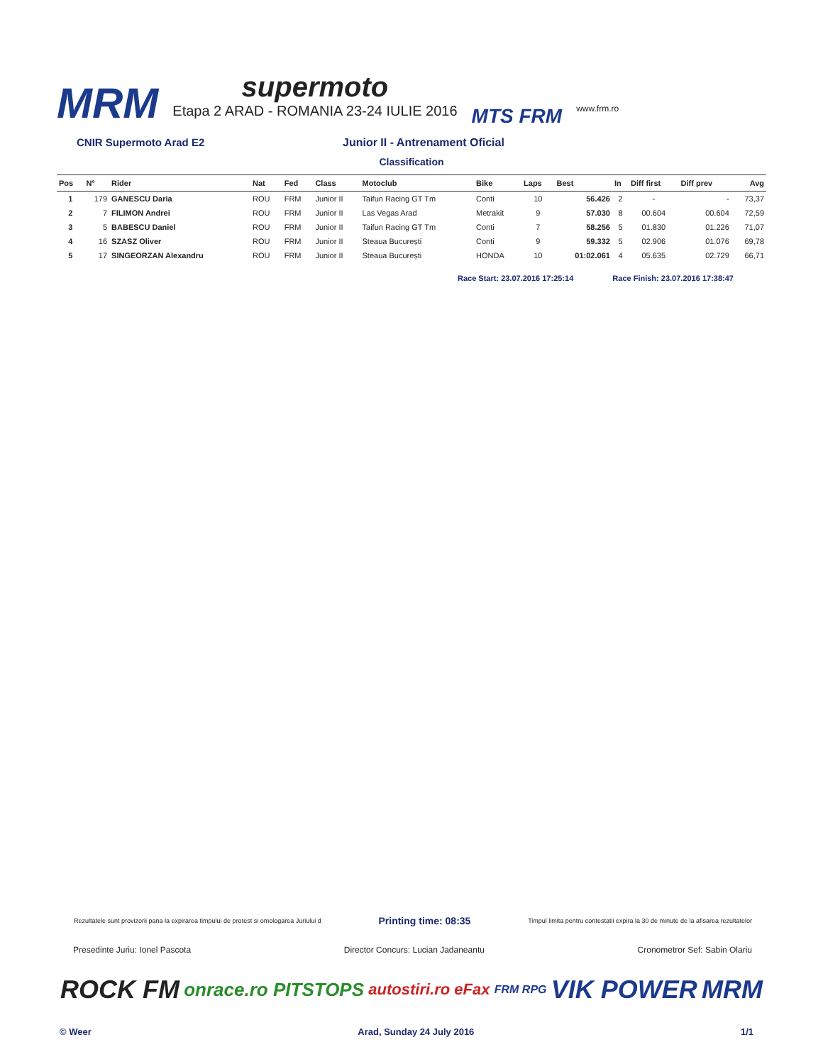MRM
supermoto
Etapa 2 ARAD - ROMANIA 23-24 IULIE 2016
MTS FRM
www.frm.ro
CNIR Supermoto Arad E2 Junior II - Antrenament Oficial
Classification
| Pos | N° | Rider | Nat | Fed | Class | Motoclub | Bike | Laps | Best | In | Diff first | Diff prev | Avg |
| --- | --- | --- | --- | --- | --- | --- | --- | --- | --- | --- | --- | --- | --- |
| 1 | 179 | GANESCU Daria | ROU | FRM | Junior II | Taifun Racing GT Tm | Conti | 10 | 56.426 | 2 | - | - | 73,37 |
| 2 | 7 | FILIMON Andrei | ROU | FRM | Junior II | Las Vegas Arad | Metrakit | 9 | 57.030 | 8 | 00.604 | 00.604 | 72,59 |
| 3 | 5 | BABESCU Daniel | ROU | FRM | Junior II | Taifun Racing GT Tm | Conti | 7 | 58.256 | 5 | 01.830 | 01.226 | 71,07 |
| 4 | 16 | SZASZ Oliver | ROU | FRM | Junior II | Steaua București | Conti | 9 | 59.332 | 5 | 02.906 | 01.076 | 69,78 |
| 5 | 17 | SINGEORZAN Alexandru | ROU | FRM | Junior II | Steaua București | HONDA | 10 | 01:02.061 | 4 | 05.635 | 02.729 | 66,71 |
Race Start: 23.07.2016 17:25:14 Race Finish: 23.07.2016 17:38:47
Rezultatele sunt provizorii pana la expirarea timpului de protest si omologarea Juriului d Printing time: 08:35 Timpul limita pentru contestatii expira la 30 de minute de la afisarea rezultatelor
Presedinte Juriu: Ionel Pascota Director Concurs: Lucian Jadaneantu Cronometror Sef: Sabin Olariu
ROCK FM onrace.ro PITSTOPS autostiri.ro eFax FRM RPG VIK POWER MRM
© Weer Arad, Sunday 24 July 2016 1/1